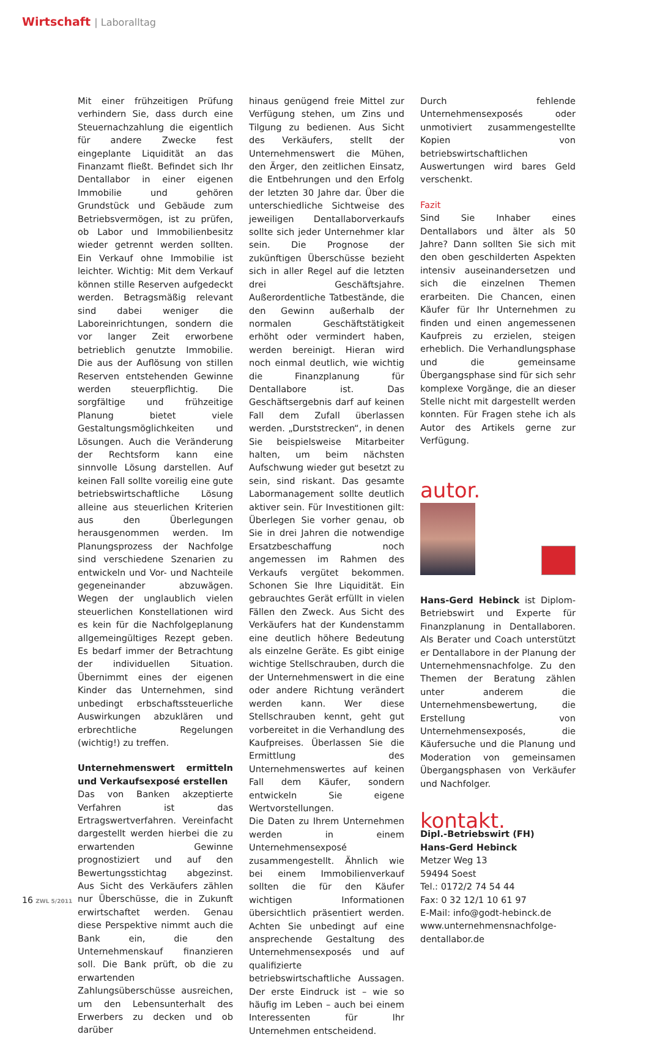Wirtschaft | Laboralltag
Mit einer frühzeitigen Prüfung verhindern Sie, dass durch eine Steuernachzahlung die eigentlich für andere Zwecke fest eingeplante Liquidität an das Finanzamt fließt. Befindet sich Ihr Dentallabor in einer eigenen Immobilie und gehören Grundstück und Gebäude zum Betriebsvermögen, ist zu prüfen, ob Labor und Immobilienbesitz wieder getrennt werden sollten. Ein Verkauf ohne Immobilie ist leichter. Wichtig: Mit dem Verkauf können stille Reserven aufgedeckt werden. Betragsmäßig relevant sind dabei weniger die Laboreinrichtungen, sondern die vor langer Zeit erworbene betrieblich genutzte Immobilie. Die aus der Auflösung von stillen Reserven entstehenden Gewinne werden steuerpflichtig. Die sorgfältige und frühzeitige Planung bietet viele Gestaltungsmöglichkeiten und Lösungen. Auch die Veränderung der Rechtsform kann eine sinnvolle Lösung darstellen. Auf keinen Fall sollte voreilig eine gute betriebswirtschaftliche Lösung alleine aus steuerlichen Kriterien aus den Überlegungen herausgenommen werden. Im Planungsprozess der Nachfolge sind verschiedene Szenarien zu entwickeln und Vor- und Nachteile gegeneinander abzuwägen. Wegen der unglaublich vielen steuerlichen Konstellationen wird es kein für die Nachfolgeplanung allgemeingültiges Rezept geben. Es bedarf immer der Betrachtung der individuellen Situation. Übernimmt eines der eigenen Kinder das Unternehmen, sind unbedingt erbschaftssteuerliche Auswirkungen abzuklären und erbrechtliche Regelungen (wichtig!) zu treffen.
Unternehmenswert ermitteln und Verkaufsexposé erstellen
Das von Banken akzeptierte Verfahren ist das Ertragswertverfahren. Vereinfacht dargestellt werden hierbei die zu erwartenden Gewinne prognostiziert und auf den Bewertungsstichtag abgezinst. Aus Sicht des Verkäufers zählen nur Überschüsse, die in Zukunft erwirtschaftet werden. Genau diese Perspektive nimmt auch die Bank ein, die den Unternehmenskauf finanzieren soll. Die Bank prüft, ob die zu erwartenden Zahlungsüberschüsse ausreichen, um den Lebensunterhalt des Erwerbers zu decken und ob darüber
hinaus genügend freie Mittel zur Verfügung stehen, um Zins und Tilgung zu bedienen. Aus Sicht des Verkäufers, stellt der Unternehmenswert die Mühen, den Ärger, den zeitlichen Einsatz, die Entbehrungen und den Erfolg der letzten 30 Jahre dar. Über die unterschiedliche Sichtweise des jeweiligen Dentallaborverkaufs sollte sich jeder Unternehmer klar sein. Die Prognose der zukünftigen Überschüsse bezieht sich in aller Regel auf die letzten drei Geschäftsjahre. Außerordentliche Tatbestände, die den Gewinn außerhalb der normalen Geschäftstätigkeit erhöht oder vermindert haben, werden bereinigt. Hieran wird noch einmal deutlich, wie wichtig die Finanzplanung für Dentallabore ist. Das Geschäftsergebnis darf auf keinen Fall dem Zufall überlassen werden. „Durststrecken“, in denen Sie beispielsweise Mitarbeiter halten, um beim nächsten Aufschwung wieder gut besetzt zu sein, sind riskant. Das gesamte Labormanagement sollte deutlich aktiver sein. Für Investitionen gilt: Überlegen Sie vorher genau, ob Sie in drei Jahren die notwendige Ersatzbeschaffung noch angemessen im Rahmen des Verkaufs vergütet bekommen. Schonen Sie Ihre Liquidität. Ein gebrauchtes Gerät erfüllt in vielen Fällen den Zweck. Aus Sicht des Verkäufers hat der Kundenstamm eine deutlich höhere Bedeutung als einzelne Geräte. Es gibt einige wichtige Stellschrauben, durch die der Unternehmenswert in die eine oder andere Richtung verändert werden kann. Wer diese Stellschrauben kennt, geht gut vorbereitet in die Verhandlung des Kaufpreises. Überlassen Sie die Ermittlung des Unternehmenswertes auf keinen Fall dem Käufer, sondern entwickeln Sie eigene Wertvorstellungen.
Die Daten zu Ihrem Unternehmen werden in einem Unternehmensexposé zusammengestellt. Ähnlich wie bei einem Immobilienverkauf sollten die für den Käufer wichtigen Informationen übersichtlich präsentiert werden. Achten Sie unbedingt auf eine ansprechende Gestaltung des Unternehmensexposés und auf qualifizierte betriebswirtschaftliche Aussagen. Der erste Eindruck ist – wie so häufig im Leben – auch bei einem Interessenten für Ihr Unternehmen entscheidend.
Durch fehlende Unternehmensexposés oder unmotiviert zusammengestellte Kopien von betriebswirtschaftlichen Auswertungen wird bares Geld verschenkt.
Fazit
Sind Sie Inhaber eines Dentallabors und älter als 50 Jahre? Dann sollten Sie sich mit den oben geschilderten Aspekten intensiv auseinandersetzen und sich die einzelnen Themen erarbeiten. Die Chancen, einen Käufer für Ihr Unternehmen zu finden und einen angemessenen Kaufpreis zu erzielen, steigen erheblich. Die Verhandlungsphase und die gemeinsame Übergangsphase sind für sich sehr komplexe Vorgänge, die an dieser Stelle nicht mit dargestellt werden konnten. Für Fragen stehe ich als Autor des Artikels gerne zur Verfügung.
autor.
Hans-Gerd Hebinck ist Diplom-Betriebswirt und Experte für Finanzplanung in Dentallaboren. Als Berater und Coach unterstützt er Dentallabore in der Planung der Unternehmensnachfolge. Zu den Themen der Beratung zählen unter anderem die Unternehmensbewertung, die Erstellung von Unternehmensexposés, die Käufersuche und die Planung und Moderation von gemeinsamen Übergangsphasen von Verkäufer und Nachfolger.
kontakt.
Dipl.-Betriebswirt (FH)
Hans-Gerd Hebinck
Metzer Weg 13
59494 Soest
Tel.: 0172/2 74 54 44
Fax: 0 32 12/1 10 61 97
E-Mail: info@godt-hebinck.de
www.unternehmensnachfolge-dentallabor.de
16 ZWL 5/2011